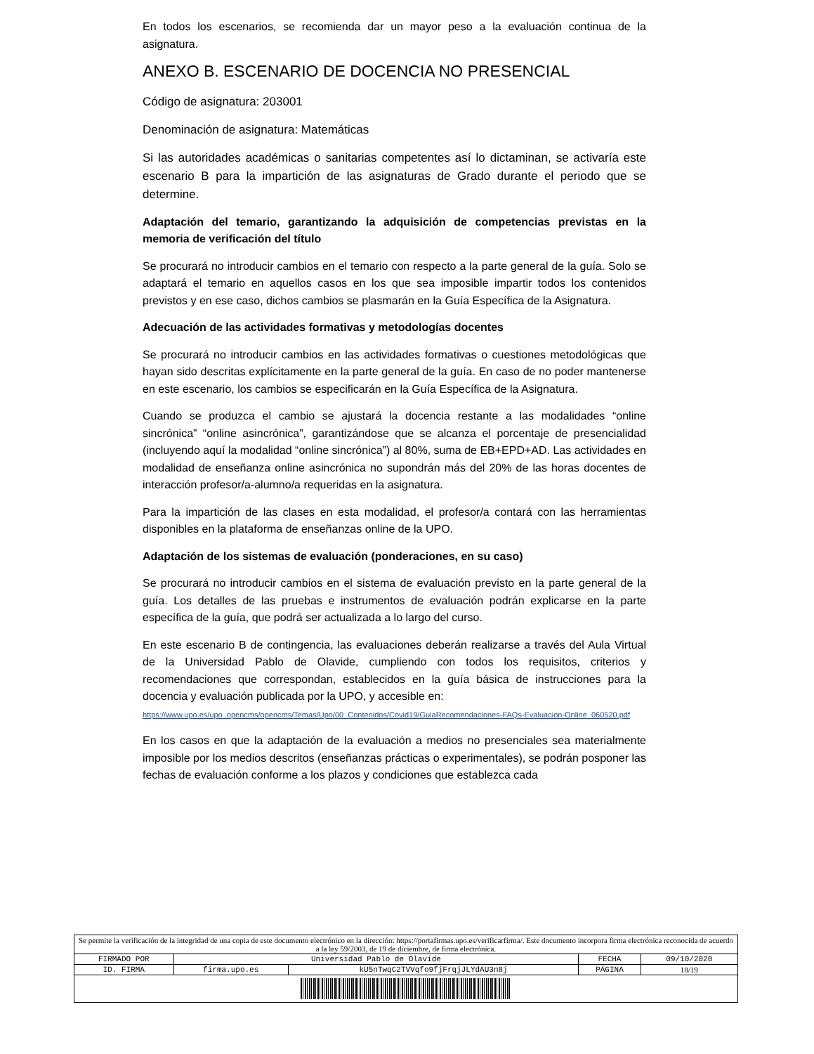En todos los escenarios, se recomienda dar un mayor peso a la evaluación continua de la asignatura.
ANEXO B. ESCENARIO DE DOCENCIA NO PRESENCIAL
Código de asignatura: 203001
Denominación de asignatura: Matemáticas
Si las autoridades académicas o sanitarias competentes así lo dictaminan, se activaría este escenario B para la impartición de las asignaturas de Grado durante el periodo que se determine.
Adaptación del temario, garantizando la adquisición de competencias previstas en la memoria de verificación del título
Se procurará no introducir cambios en el temario con respecto a la parte general de la guía. Solo se adaptará el temario en aquellos casos en los que sea imposible impartir todos los contenidos previstos y en ese caso, dichos cambios se plasmarán en la Guía Específica de la Asignatura.
Adecuación de las actividades formativas y metodologías docentes
Se procurará no introducir cambios en las actividades formativas o cuestiones metodológicas que hayan sido descritas explícitamente en la parte general de la guía. En caso de no poder mantenerse en este escenario, los cambios se especificarán en la Guía Específica de la Asignatura.
Cuando se produzca el cambio se ajustará la docencia restante a las modalidades “online sincrónica” “online asincrónica”, garantizándose que se alcanza el porcentaje de presencialidad (incluyendo aquí la modalidad “online sincrónica”) al 80%, suma de EB+EPD+AD. Las actividades en modalidad de enseñanza online asincrónica no supondrán más del 20% de las horas docentes de interacción profesor/a-alumno/a requeridas en la asignatura.
Para la impartición de las clases en esta modalidad, el profesor/a contará con las herramientas disponibles en la plataforma de enseñanzas online de la UPO.
Adaptación de los sistemas de evaluación (ponderaciones, en su caso)
Se procurará no introducir cambios en el sistema de evaluación previsto en la parte general de la guía. Los detalles de las pruebas e instrumentos de evaluación podrán explicarse en la parte específica de la guía, que podrá ser actualizada a lo largo del curso.
En este escenario B de contingencia, las evaluaciones deberán realizarse a través del Aula Virtual de la Universidad Pablo de Olavide, cumpliendo con todos los requisitos, criterios y recomendaciones que correspondan, establecidos en la guía básica de instrucciones para la docencia y evaluación publicada por la UPO, y accesible en:
https://www.upo.es/upo_opencms/opencms/Temas/Upo/00_Contenidos/Covid19/GuiaRecomendaciones-FAQs-Evaluacion-Online_060520.pdf
En los casos en que la adaptación de la evaluación a medios no presenciales sea materialmente imposible por los medios descritos (enseñanzas prácticas o experimentales), se podrán posponer las fechas de evaluación conforme a los plazos y condiciones que establezca cada
| Se permite la verificación de la integridad de una copia de este documento electrónico en la dirección: https://portafirmas.upo.es/verificarfirma/. Este documento incorpora firma electrónica reconocida de acuerdo a la ley 59/2003, de 19 de diciembre, de firma electrónica. | | | | |
| FIRMADO POR | Universidad Pablo de Olavide | | FECHA | 09/10/2020 |
| ID. FIRMA | firma.upo.es | kU5nTwqC2TVVqfo9fjFrqjJLYdAU3n8j | PÁGINA | 18/19 |